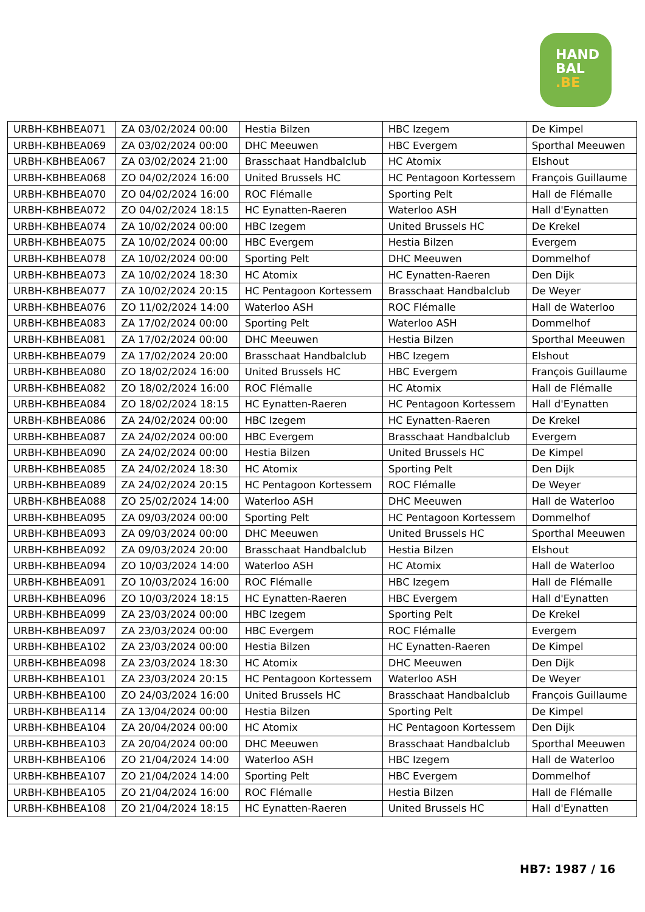HAND
BAL
.BE
| URBH-KBHBEA071 | ZA 03/02/2024 00:00 | Hestia Bilzen | HBC Izegem | De Kimpel |
| URBH-KBHBEA069 | ZA 03/02/2024 00:00 | DHC Meeuwen | HBC Evergem | Sporthal Meeuwen |
| URBH-KBHBEA067 | ZA 03/02/2024 21:00 | Brasschaat Handbalclub | HC Atomix | Elshout |
| URBH-KBHBEA068 | ZO 04/02/2024 16:00 | United Brussels HC | HC Pentagoon Kortessem | François Guillaume |
| URBH-KBHBEA070 | ZO 04/02/2024 16:00 | ROC Flémalle | Sporting Pelt | Hall de Flémalle |
| URBH-KBHBEA072 | ZO 04/02/2024 18:15 | HC Eynatten-Raeren | Waterloo ASH | Hall d'Eynatten |
| URBH-KBHBEA074 | ZA 10/02/2024 00:00 | HBC Izegem | United Brussels HC | De Krekel |
| URBH-KBHBEA075 | ZA 10/02/2024 00:00 | HBC Evergem | Hestia Bilzen | Evergem |
| URBH-KBHBEA078 | ZA 10/02/2024 00:00 | Sporting Pelt | DHC Meeuwen | Dommelhof |
| URBH-KBHBEA073 | ZA 10/02/2024 18:30 | HC Atomix | HC Eynatten-Raeren | Den Dijk |
| URBH-KBHBEA077 | ZA 10/02/2024 20:15 | HC Pentagoon Kortessem | Brasschaat Handbalclub | De Weyer |
| URBH-KBHBEA076 | ZO 11/02/2024 14:00 | Waterloo ASH | ROC Flémalle | Hall de Waterloo |
| URBH-KBHBEA083 | ZA 17/02/2024 00:00 | Sporting Pelt | Waterloo ASH | Dommelhof |
| URBH-KBHBEA081 | ZA 17/02/2024 00:00 | DHC Meeuwen | Hestia Bilzen | Sporthal Meeuwen |
| URBH-KBHBEA079 | ZA 17/02/2024 20:00 | Brasschaat Handbalclub | HBC Izegem | Elshout |
| URBH-KBHBEA080 | ZO 18/02/2024 16:00 | United Brussels HC | HBC Evergem | François Guillaume |
| URBH-KBHBEA082 | ZO 18/02/2024 16:00 | ROC Flémalle | HC Atomix | Hall de Flémalle |
| URBH-KBHBEA084 | ZO 18/02/2024 18:15 | HC Eynatten-Raeren | HC Pentagoon Kortessem | Hall d'Eynatten |
| URBH-KBHBEA086 | ZA 24/02/2024 00:00 | HBC Izegem | HC Eynatten-Raeren | De Krekel |
| URBH-KBHBEA087 | ZA 24/02/2024 00:00 | HBC Evergem | Brasschaat Handbalclub | Evergem |
| URBH-KBHBEA090 | ZA 24/02/2024 00:00 | Hestia Bilzen | United Brussels HC | De Kimpel |
| URBH-KBHBEA085 | ZA 24/02/2024 18:30 | HC Atomix | Sporting Pelt | Den Dijk |
| URBH-KBHBEA089 | ZA 24/02/2024 20:15 | HC Pentagoon Kortessem | ROC Flémalle | De Weyer |
| URBH-KBHBEA088 | ZO 25/02/2024 14:00 | Waterloo ASH | DHC Meeuwen | Hall de Waterloo |
| URBH-KBHBEA095 | ZA 09/03/2024 00:00 | Sporting Pelt | HC Pentagoon Kortessem | Dommelhof |
| URBH-KBHBEA093 | ZA 09/03/2024 00:00 | DHC Meeuwen | United Brussels HC | Sporthal Meeuwen |
| URBH-KBHBEA092 | ZA 09/03/2024 20:00 | Brasschaat Handbalclub | Hestia Bilzen | Elshout |
| URBH-KBHBEA094 | ZO 10/03/2024 14:00 | Waterloo ASH | HC Atomix | Hall de Waterloo |
| URBH-KBHBEA091 | ZO 10/03/2024 16:00 | ROC Flémalle | HBC Izegem | Hall de Flémalle |
| URBH-KBHBEA096 | ZO 10/03/2024 18:15 | HC Eynatten-Raeren | HBC Evergem | Hall d'Eynatten |
| URBH-KBHBEA099 | ZA 23/03/2024 00:00 | HBC Izegem | Sporting Pelt | De Krekel |
| URBH-KBHBEA097 | ZA 23/03/2024 00:00 | HBC Evergem | ROC Flémalle | Evergem |
| URBH-KBHBEA102 | ZA 23/03/2024 00:00 | Hestia Bilzen | HC Eynatten-Raeren | De Kimpel |
| URBH-KBHBEA098 | ZA 23/03/2024 18:30 | HC Atomix | DHC Meeuwen | Den Dijk |
| URBH-KBHBEA101 | ZA 23/03/2024 20:15 | HC Pentagoon Kortessem | Waterloo ASH | De Weyer |
| URBH-KBHBEA100 | ZO 24/03/2024 16:00 | United Brussels HC | Brasschaat Handbalclub | François Guillaume |
| URBH-KBHBEA114 | ZA 13/04/2024 00:00 | Hestia Bilzen | Sporting Pelt | De Kimpel |
| URBH-KBHBEA104 | ZA 20/04/2024 00:00 | HC Atomix | HC Pentagoon Kortessem | Den Dijk |
| URBH-KBHBEA103 | ZA 20/04/2024 00:00 | DHC Meeuwen | Brasschaat Handbalclub | Sporthal Meeuwen |
| URBH-KBHBEA106 | ZO 21/04/2024 14:00 | Waterloo ASH | HBC Izegem | Hall de Waterloo |
| URBH-KBHBEA107 | ZO 21/04/2024 14:00 | Sporting Pelt | HBC Evergem | Dommelhof |
| URBH-KBHBEA105 | ZO 21/04/2024 16:00 | ROC Flémalle | Hestia Bilzen | Hall de Flémalle |
| URBH-KBHBEA108 | ZO 21/04/2024 18:15 | HC Eynatten-Raeren | United Brussels HC | Hall d'Eynatten |
HB7: 1987 / 16